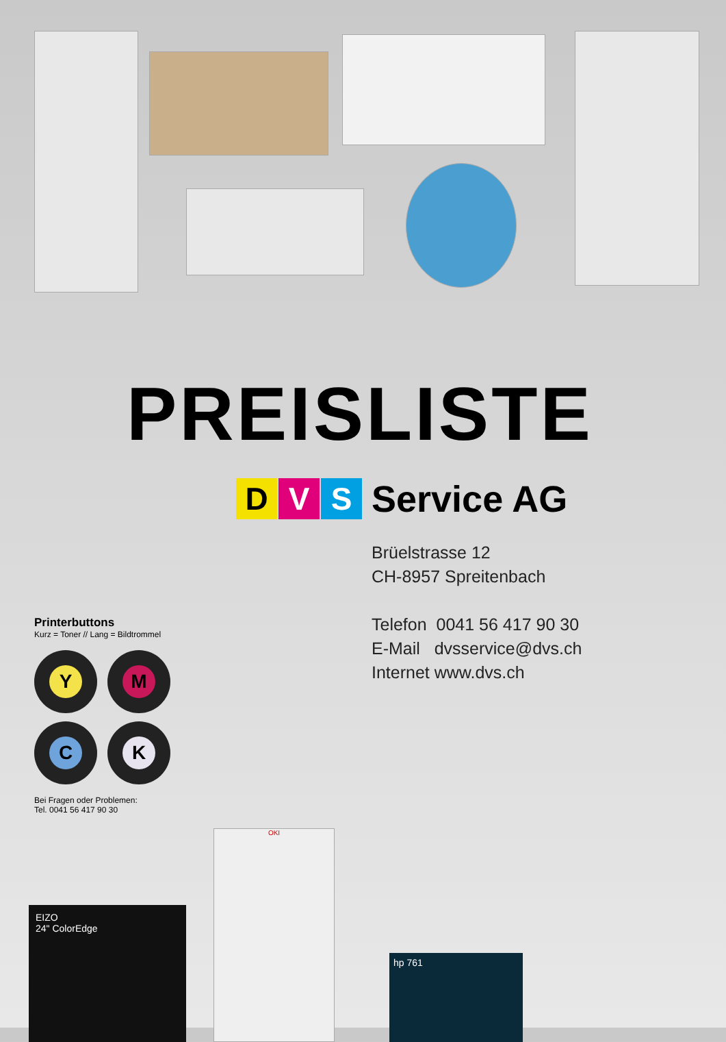PREISLISTE
D V S
Service AG
Brüelstrasse 12
CH-8957 Spreitenbach
Telefon 0041 56 417 90 30
E-Mail dvsservice@dvs.ch
Internet www.dvs.ch
Printerbuttons
Kurz = Toner // Lang = Bildtrommel
Y
M
C
K
Bei Fragen oder Problemen:
Tel. 0041 56 417 90 30
EIZO
24" ColorEdge
OKI
hp 761